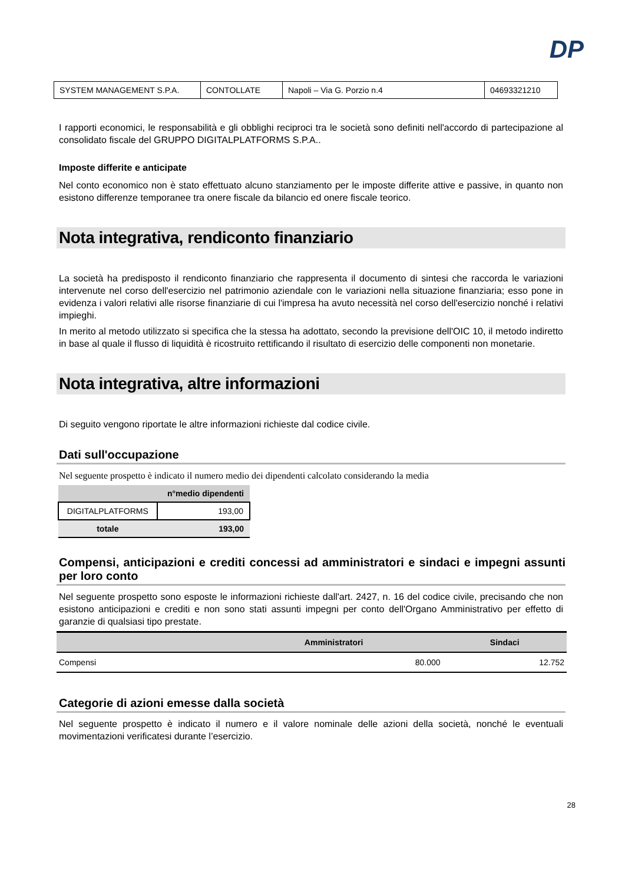DP
| SYSTEM MANAGEMENT S.P.A. | CONTOLLATE | Napoli – Via G. Porzio n.4 | 04693321210 |
I rapporti economici, le responsabilità e gli obblighi reciproci tra le società sono definiti nell'accordo di partecipazione al consolidato fiscale del GRUPPO DIGITALPLATFORMS S.P.A..
Imposte differite e anticipate
Nel conto economico non è stato effettuato alcuno stanziamento per le imposte differite attive e passive, in quanto non esistono differenze temporanee tra onere fiscale da bilancio ed onere fiscale teorico.
Nota integrativa, rendiconto finanziario
La società ha predisposto il rendiconto finanziario che rappresenta il documento di sintesi che raccorda le variazioni intervenute nel corso dell'esercizio nel patrimonio aziendale con le variazioni nella situazione finanziaria; esso pone in evidenza i valori relativi alle risorse finanziarie di cui l'impresa ha avuto necessità nel corso dell'esercizio nonché i relativi impieghi.
In merito al metodo utilizzato si specifica che la stessa ha adottato, secondo la previsione dell'OIC 10, il metodo indiretto in base al quale il flusso di liquidità è ricostruito rettificando il risultato di esercizio delle componenti non monetarie.
Nota integrativa, altre informazioni
Di seguito vengono riportate le altre informazioni richieste dal codice civile.
Dati sull'occupazione
Nel seguente prospetto è indicato il numero medio dei dipendenti calcolato considerando la media
| | n°medio dipendenti |
| --- | --- |
| DIGITALPLATFORMS | 193,00 |
| totale | 193,00 |
Compensi, anticipazioni e crediti concessi ad amministratori e sindaci e impegni assunti per loro conto
Nel seguente prospetto sono esposte le informazioni richieste dall'art. 2427, n. 16 del codice civile, precisando che non esistono anticipazioni e crediti e non sono stati assunti impegni per conto dell'Organo Amministrativo per effetto di garanzie di qualsiasi tipo prestate.
| | Amministratori | Sindaci |
| --- | --- | --- |
| Compensi | 80.000 | 12.752 |
Categorie di azioni emesse dalla società
Nel seguente prospetto è indicato il numero e il valore nominale delle azioni della società, nonché le eventuali movimentazioni verificatesi durante l’esercizio.
28